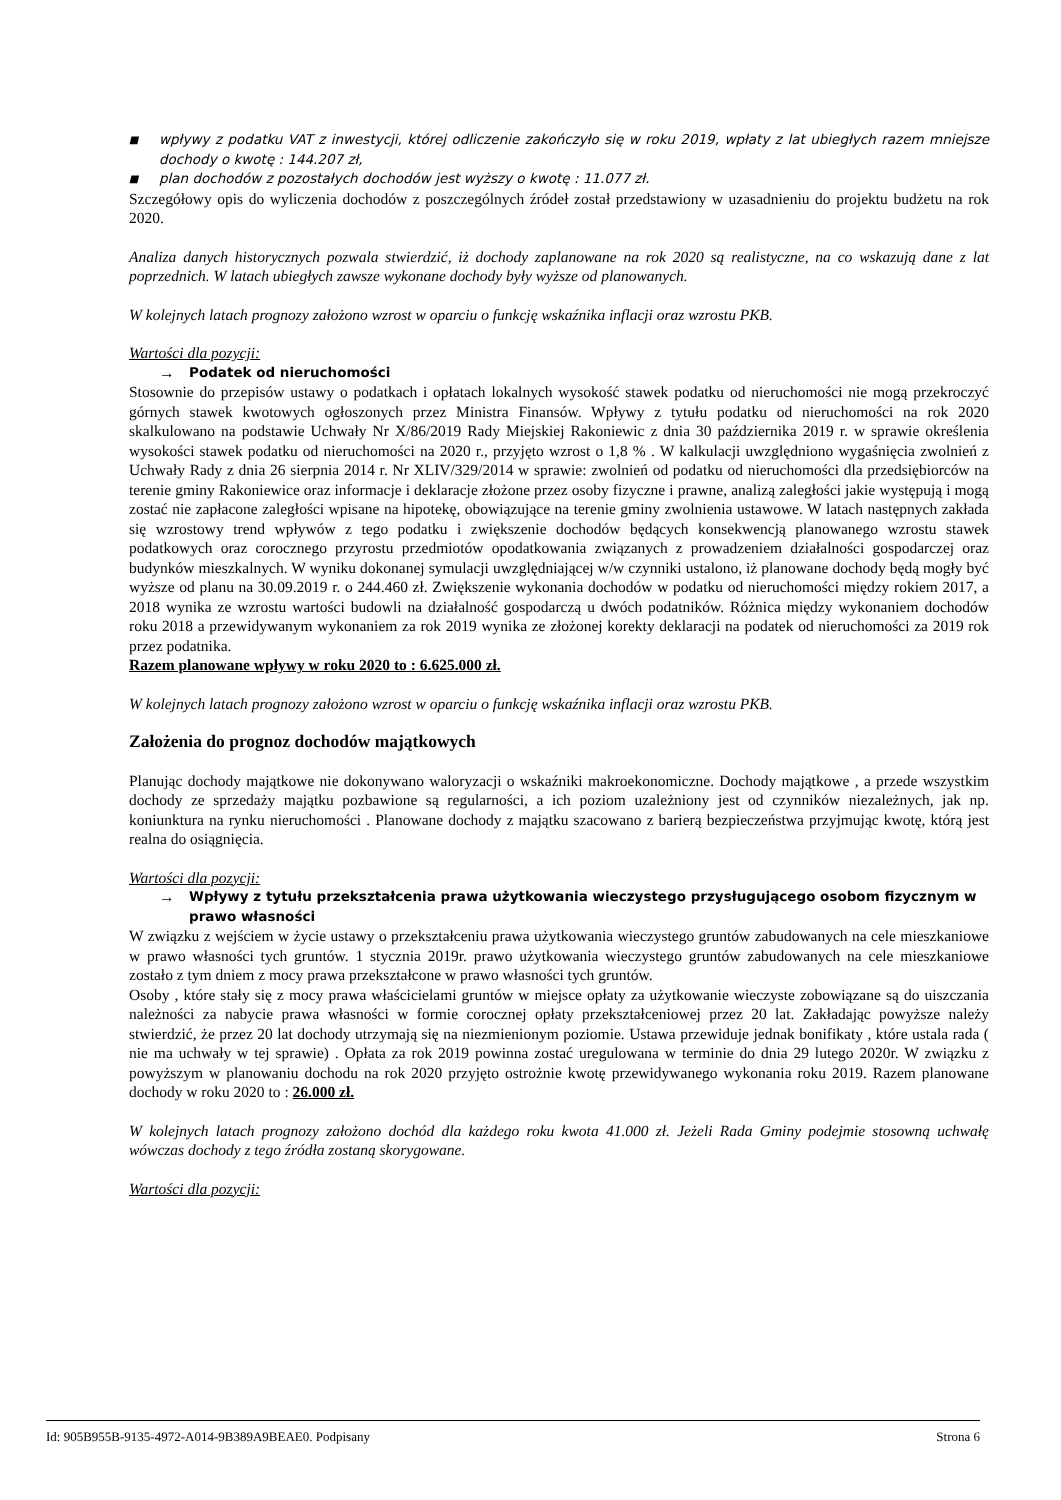■
wpływy z podatku VAT z inwestycji, której odliczenie zakończyło się w roku 2019, wpłaty z lat ubiegłych razem mniejsze dochody o kwotę : 144.207 zł,
■
plan dochodów z pozostałych dochodów jest wyższy o kwotę : 11.077 zł.
Szczegółowy opis do wyliczenia dochodów z poszczególnych źródeł został przedstawiony w uzasadnieniu do projektu budżetu na rok 2020.
Analiza danych historycznych pozwala stwierdzić, iż dochody zaplanowane na rok 2020 są realistyczne, na co wskazują dane z lat poprzednich. W latach ubiegłych zawsze wykonane dochody były wyższe od planowanych.
W kolejnych latach prognozy założono wzrost w oparciu o funkcję wskaźnika inflacji oraz wzrostu PKB.
Wartości dla pozycji:
→ Podatek od nieruchomości
Stosownie do przepisów ustawy o podatkach i opłatach lokalnych wysokość stawek podatku od nieruchomości nie mogą przekroczyć górnych stawek kwotowych ogłoszonych przez Ministra Finansów. Wpływy z tytułu podatku od nieruchomości na rok 2020 skalkulowano na podstawie Uchwały Nr X/86/2019 Rady Miejskiej Rakoniewic z dnia 30 października 2019 r. w sprawie określenia wysokości stawek podatku od nieruchomości na 2020 r., przyjęto wzrost o 1,8 % . W kalkulacji uwzględniono wygaśnięcia zwolnień z Uchwały Rady z dnia 26 sierpnia 2014 r. Nr XLIV/329/2014 w sprawie: zwolnień od podatku od nieruchomości dla przedsiębiorców na terenie gminy Rakoniewice oraz informacje i deklaracje złożone przez osoby fizyczne i prawne, analizą zaległości jakie występują i mogą zostać nie zapłacone zaległości wpisane na hipotekę, obowiązujące na terenie gminy zwolnienia ustawowe. W latach następnych zakłada się wzrostowy trend wpływów z tego podatku i zwiększenie dochodów będących konsekwencją planowanego wzrostu stawek podatkowych oraz corocznego przyrostu przedmiotów opodatkowania związanych z prowadzeniem działalności gospodarczej oraz budynków mieszkalnych. W wyniku dokonanej symulacji uwzględniającej w/w czynniki ustalono, iż planowane dochody będą mogły być wyższe od planu na 30.09.2019 r. o 244.460 zł. Zwiększenie wykonania dochodów w podatku od nieruchomości między rokiem 2017, a 2018 wynika ze wzrostu wartości budowli na działalność gospodarczą u dwóch podatników. Różnica między wykonaniem dochodów roku 2018 a przewidywanym wykonaniem za rok 2019 wynika ze złożonej korekty deklaracji na podatek od nieruchomości za 2019 rok przez podatnika.
Razem planowane wpływy w roku 2020 to : 6.625.000 zł.
W kolejnych latach prognozy założono wzrost w oparciu o funkcję wskaźnika inflacji oraz wzrostu PKB.
Założenia do prognoz dochodów majątkowych
Planując dochody majątkowe nie dokonywano waloryzacji o wskaźniki makroekonomiczne. Dochody majątkowe , a przede wszystkim dochody ze sprzedaży majątku pozbawione są regularności, a ich poziom uzależniony jest od czynników niezależnych, jak np. koniunktura na rynku nieruchomości . Planowane dochody z majątku szacowano z barierą bezpieczeństwa przyjmując kwotę, którą jest realna do osiągnięcia.
Wartości dla pozycji:
→ Wpływy z tytułu przekształcenia prawa użytkowania wieczystego przysługującego osobom fizycznym w prawo własności
W związku z wejściem w życie ustawy o przekształceniu prawa użytkowania wieczystego gruntów zabudowanych na cele mieszkaniowe w prawo własności tych gruntów. 1 stycznia 2019r. prawo użytkowania wieczystego gruntów zabudowanych na cele mieszkaniowe zostało z tym dniem z mocy prawa przekształcone w prawo własności tych gruntów.
Osoby , które stały się z mocy prawa właścicielami gruntów w miejsce opłaty za użytkowanie wieczyste zobowiązane są do uiszczania należności za nabycie prawa własności w formie corocznej opłaty przekształceniowej przez 20 lat. Zakładając powyższe należy stwierdzić, że przez 20 lat dochody utrzymają się na niezmienionym poziomie. Ustawa przewiduje jednak bonifikaty , które ustala rada ( nie ma uchwały w tej sprawie) . Opłata za rok 2019 powinna zostać uregulowana w terminie do dnia 29 lutego 2020r. W związku z powyższym w planowaniu dochodu na rok 2020 przyjęto ostrożnie kwotę przewidywanego wykonania roku 2019. Razem planowane dochody w roku 2020 to : 26.000 zł.
W kolejnych latach prognozy założono dochód dla każdego roku kwota 41.000 zł. Jeżeli Rada Gminy podejmie stosowną uchwałę wówczas dochody z tego źródła zostaną skorygowane.
Wartości dla pozycji:
Id: 905B955B-9135-4972-A014-9B389A9BEAE0. Podpisany Strona 6